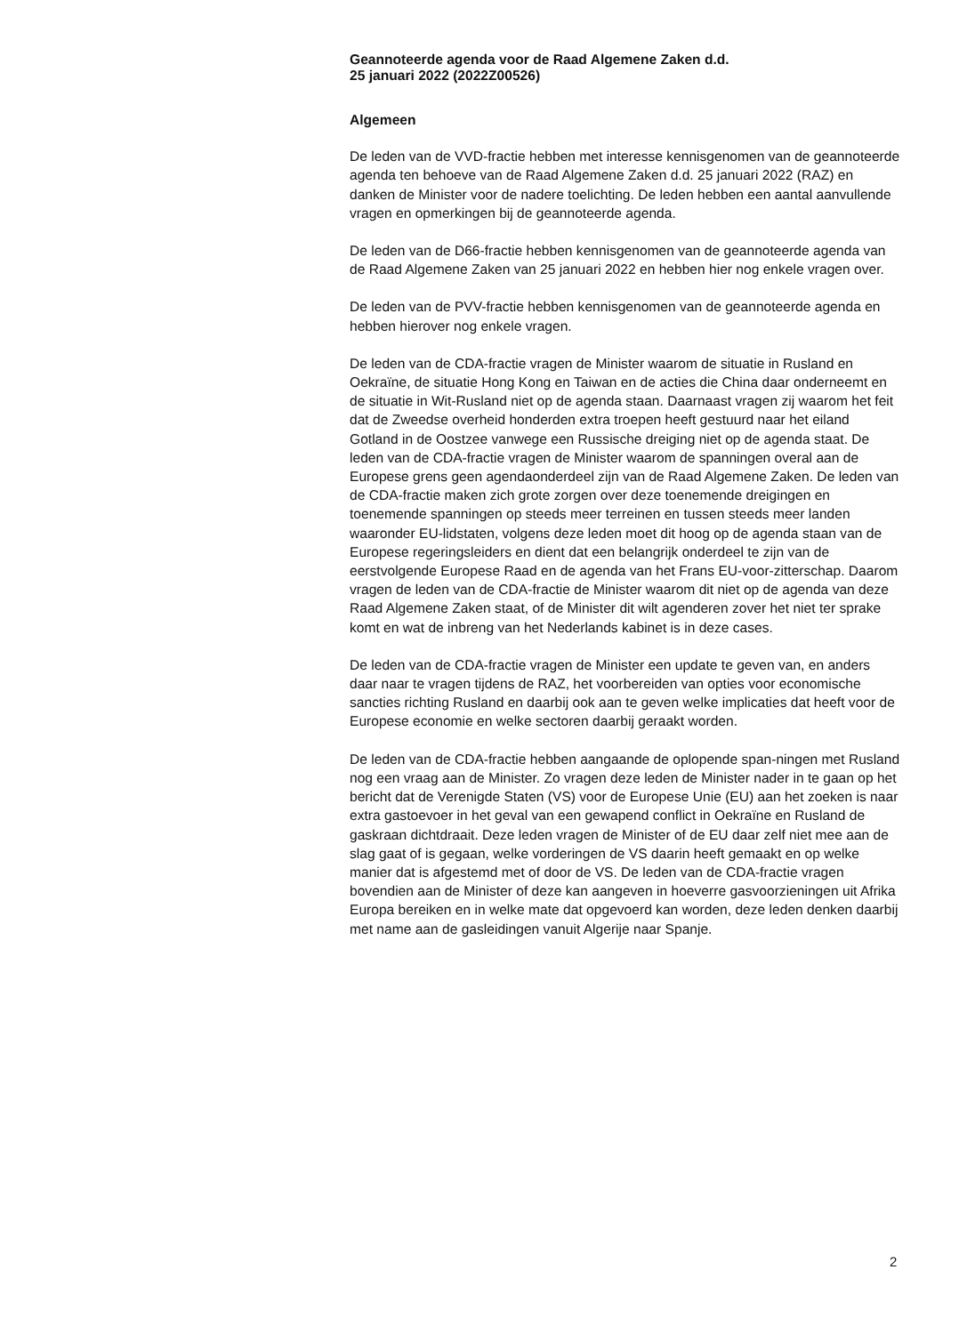Geannoteerde agenda voor de Raad Algemene Zaken d.d.
25 januari 2022 (2022Z00526)
Algemeen
De leden van de VVD-fractie hebben met interesse kennisgenomen van de geannoteerde agenda ten behoeve van de Raad Algemene Zaken d.d. 25 januari 2022 (RAZ) en danken de Minister voor de nadere toelichting. De leden hebben een aantal aanvullende vragen en opmerkingen bij de geannoteerde agenda.
De leden van de D66-fractie hebben kennisgenomen van de geannoteerde agenda van de Raad Algemene Zaken van 25 januari 2022 en hebben hier nog enkele vragen over.
De leden van de PVV-fractie hebben kennisgenomen van de geannoteerde agenda en hebben hierover nog enkele vragen.
De leden van de CDA-fractie vragen de Minister waarom de situatie in Rusland en Oekraïne, de situatie Hong Kong en Taiwan en de acties die China daar onderneemt en de situatie in Wit-Rusland niet op de agenda staan. Daarnaast vragen zij waarom het feit dat de Zweedse overheid honderden extra troepen heeft gestuurd naar het eiland Gotland in de Oostzee vanwege een Russische dreiging niet op de agenda staat. De leden van de CDA-fractie vragen de Minister waarom de spanningen overal aan de Europese grens geen agendaonderdeel zijn van de Raad Algemene Zaken. De leden van de CDA-fractie maken zich grote zorgen over deze toenemende dreigingen en toenemende spanningen op steeds meer terreinen en tussen steeds meer landen waaronder EU-lidstaten, volgens deze leden moet dit hoog op de agenda staan van de Europese regeringsleiders en dient dat een belangrijk onderdeel te zijn van de eerstvolgende Europese Raad en de agenda van het Frans EU-voor-zitterschap. Daarom vragen de leden van de CDA-fractie de Minister waarom dit niet op de agenda van deze Raad Algemene Zaken staat, of de Minister dit wilt agenderen zover het niet ter sprake komt en wat de inbreng van het Nederlands kabinet is in deze cases.
De leden van de CDA-fractie vragen de Minister een update te geven van, en anders daar naar te vragen tijdens de RAZ, het voorbereiden van opties voor economische sancties richting Rusland en daarbij ook aan te geven welke implicaties dat heeft voor de Europese economie en welke sectoren daarbij geraakt worden.
De leden van de CDA-fractie hebben aangaande de oplopende span-ningen met Rusland nog een vraag aan de Minister. Zo vragen deze leden de Minister nader in te gaan op het bericht dat de Verenigde Staten (VS) voor de Europese Unie (EU) aan het zoeken is naar extra gastoevoer in het geval van een gewapend conflict in Oekraïne en Rusland de gaskraan dichtdraait. Deze leden vragen de Minister of de EU daar zelf niet mee aan de slag gaat of is gegaan, welke vorderingen de VS daarin heeft gemaakt en op welke manier dat is afgestemd met of door de VS. De leden van de CDA-fractie vragen bovendien aan de Minister of deze kan aangeven in hoeverre gasvoorzieningen uit Afrika Europa bereiken en in welke mate dat opgevoerd kan worden, deze leden denken daarbij met name aan de gasleidingen vanuit Algerije naar Spanje.
2